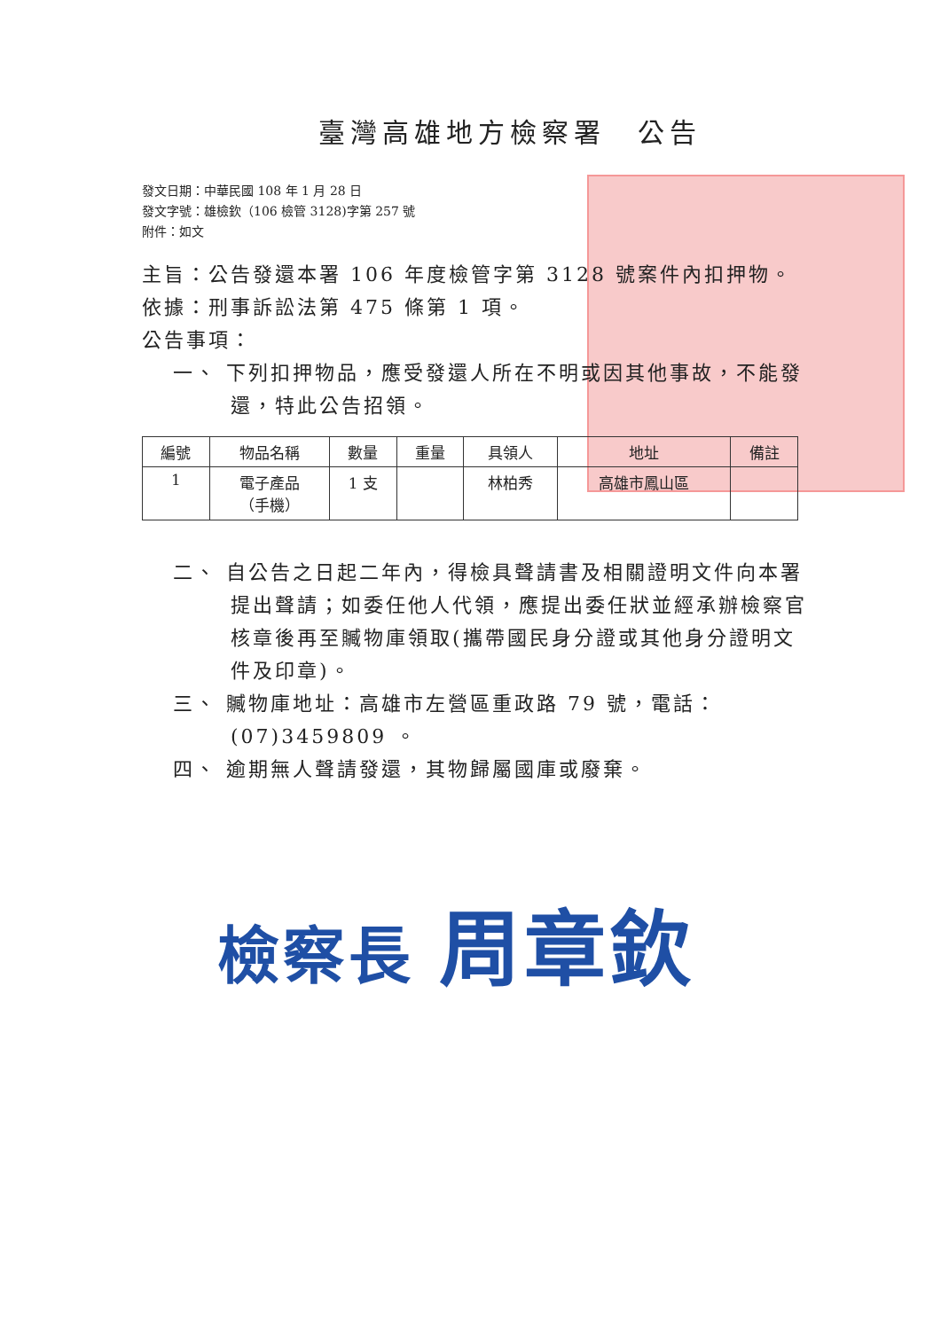臺灣高雄地方檢察署　公告
發文日期：中華民國 108 年 1 月 28 日
發文字號：雄檢欽（106 檢管 3128)字第 257 號
附件：如文
主旨：公告發還本署 106 年度檢管字第 3128 號案件內扣押物。
依據：刑事訴訟法第 475 條第 1 項。
公告事項：
一、 下列扣押物品，應受發還人所在不明或因其他事故，不能發還，特此公告招領。
| 編號 | 物品名稱 | 數量 | 重量 | 具領人 | 地址 | 備註 |
| --- | --- | --- | --- | --- | --- | --- |
| 1 | 電子產品 （手機） | 1 支 | | 林柏秀 | 高雄市鳳山區 | |
二、 自公告之日起二年內，得檢具聲請書及相關證明文件向本署提出聲請；如委任他人代領，應提出委任狀並經承辦檢察官核章後再至贓物庫領取(攜帶國民身分證或其他身分證明文件及印章)。
三、 贓物庫地址：高雄市左營區重政路 79 號，電話：(07)3459809 。
四、 逾期無人聲請發還，其物歸屬國庫或廢棄。
檢察長 周章欽